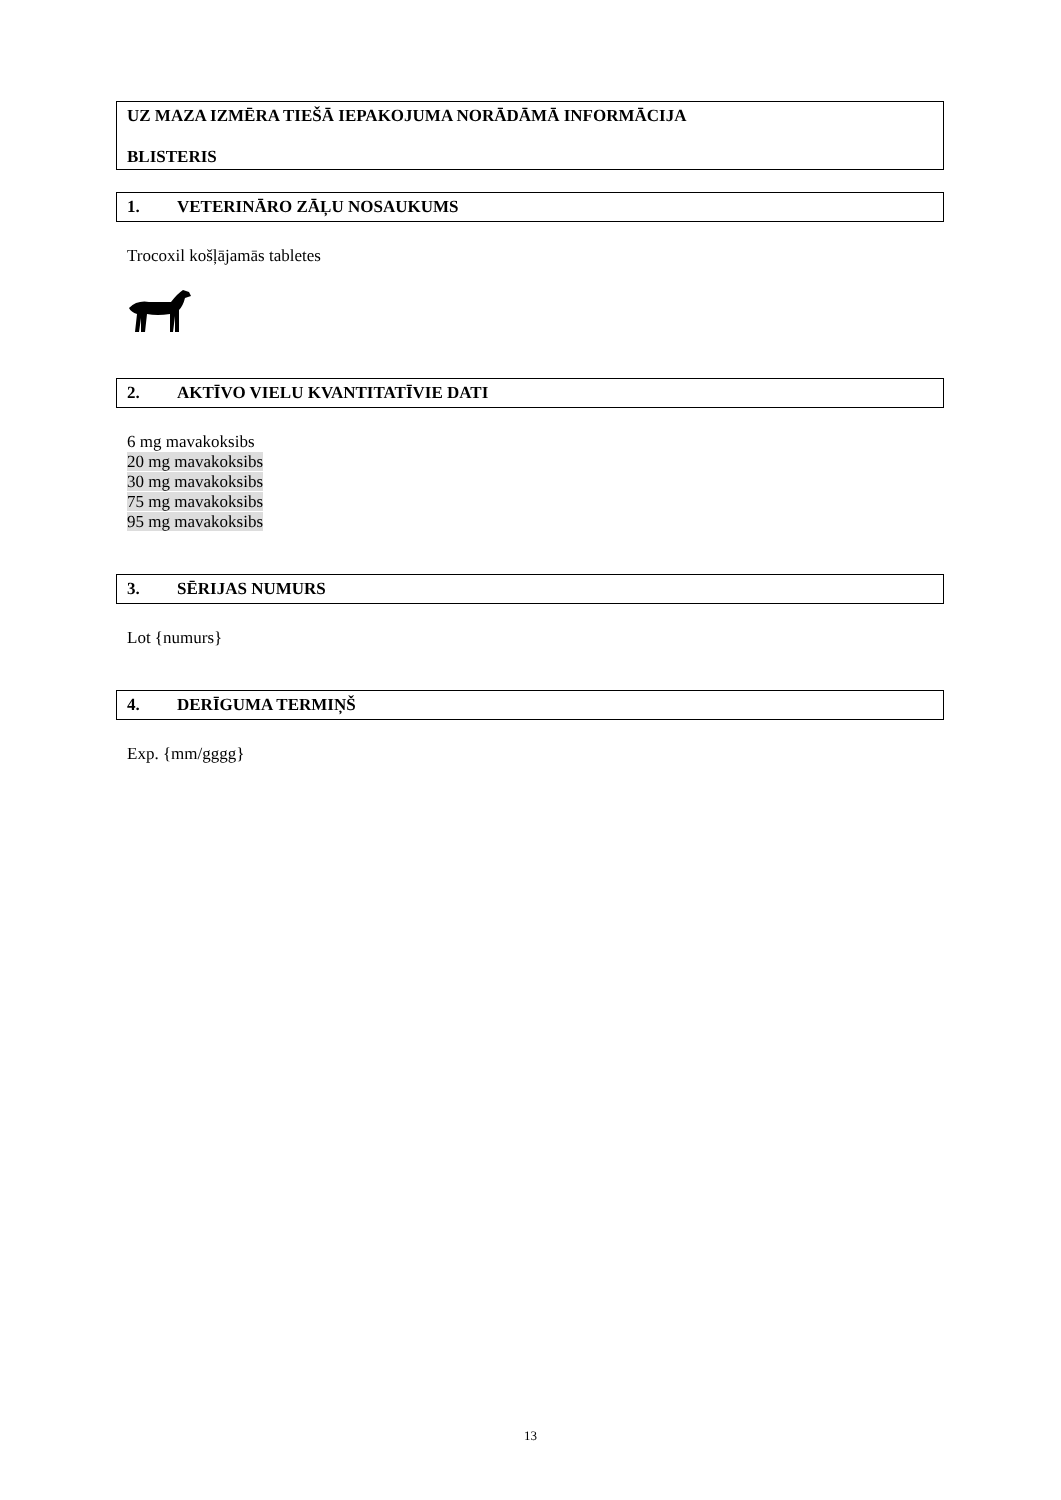UZ MAZA IZMĒRA TIEŠĀ IEPAKOJUMA NORĀDĀMĀ INFORMĀCIJA
BLISTERIS
1. VETERINĀRO ZĀĻU NOSAUKUMS
Trocoxil košļājamās tabletes
2. AKTĪVO VIELU KVANTITATĪVIE DATI
6 mg mavakoksibs
20 mg mavakoksibs
30 mg mavakoksibs
75 mg mavakoksibs
95 mg mavakoksibs
3. SĒRIJAS NUMURS
Lot {numurs}
4. DERĪGUMA TERMIŅŠ
Exp. {mm/gggg}
13